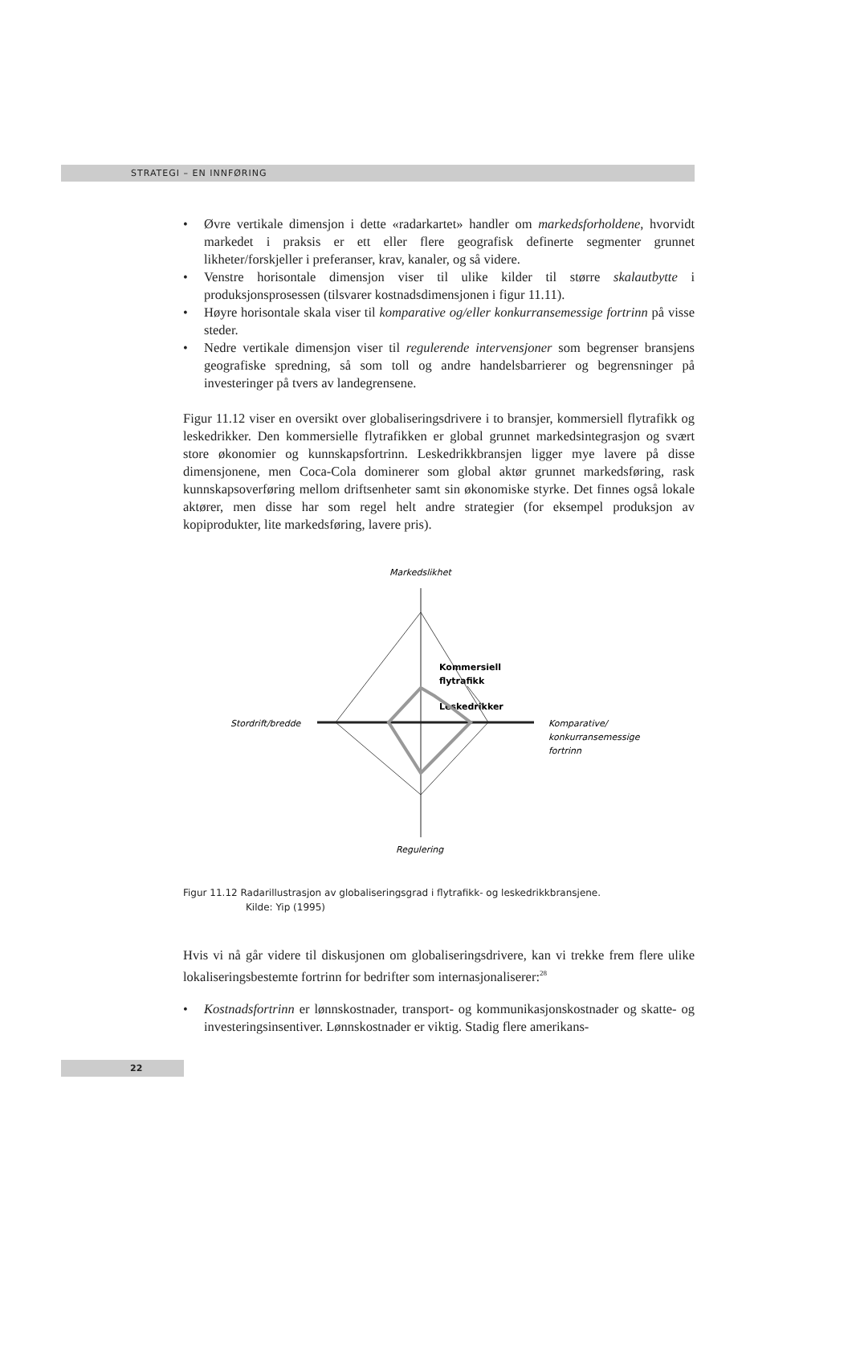STRATEGI – EN INNFØRING
• Øvre vertikale dimensjon i dette «radarkartet» handler om markedsforholdene, hvorvidt markedet i praksis er ett eller flere geografisk definerte segmenter grunnet likheter/forskjeller i preferanser, krav, kanaler, og så videre.
• Venstre horisontale dimensjon viser til ulike kilder til større skalautbytte i produksjonsprosessen (tilsvarer kostnadsdimensjonen i figur 11.11).
• Høyre horisontale skala viser til komparative og/eller konkurransemessige fortrinn på visse steder.
• Nedre vertikale dimensjon viser til regulerende intervensjoner som begrenser bransjens geografiske spredning, så som toll og andre handelsbarrierer og begrensninger på investeringer på tvers av landegrensene.
Figur 11.12 viser en oversikt over globaliseringsdrivere i to bransjer, kommersiell flytrafikk og leskedrikker. Den kommersielle flytrafikken er global grunnet markedsintegrasjon og svært store økonomier og kunnskapsfortrinn. Leskedrikkbransjen ligger mye lavere på disse dimensjonene, men Coca-Cola dominerer som global aktør grunnet markedsføring, rask kunnskapsoverføring mellom driftsenheter samt sin økonomiske styrke. Det finnes også lokale aktører, men disse har som regel helt andre strategier (for eksempel produksjon av kopiprodukter, lite markedsføring, lavere pris).
Markedslikhet
Stordrift/bredde
Komparative/
konkurransemessige
fortrinn
Regulering
Kommersiell
flytrafikk
Leskedrikker
Figur 11.12 Radarillustrasjon av globaliseringsgrad i flytrafikk- og leskedrikkbransjene.
Kilde: Yip (1995)
Hvis vi nå går videre til diskusjonen om globaliseringsdrivere, kan vi trekke frem flere ulike lokaliseringsbestemte fortrinn for bedrifter som internasjonaliserer:<sup>28</sup>
• Kostnadsfortrinn er lønnskostnader, transport- og kommunikasjonskostnader og skatte- og investeringsinsentiver. Lønnskostnader er viktig. Stadig flere amerikans-
22